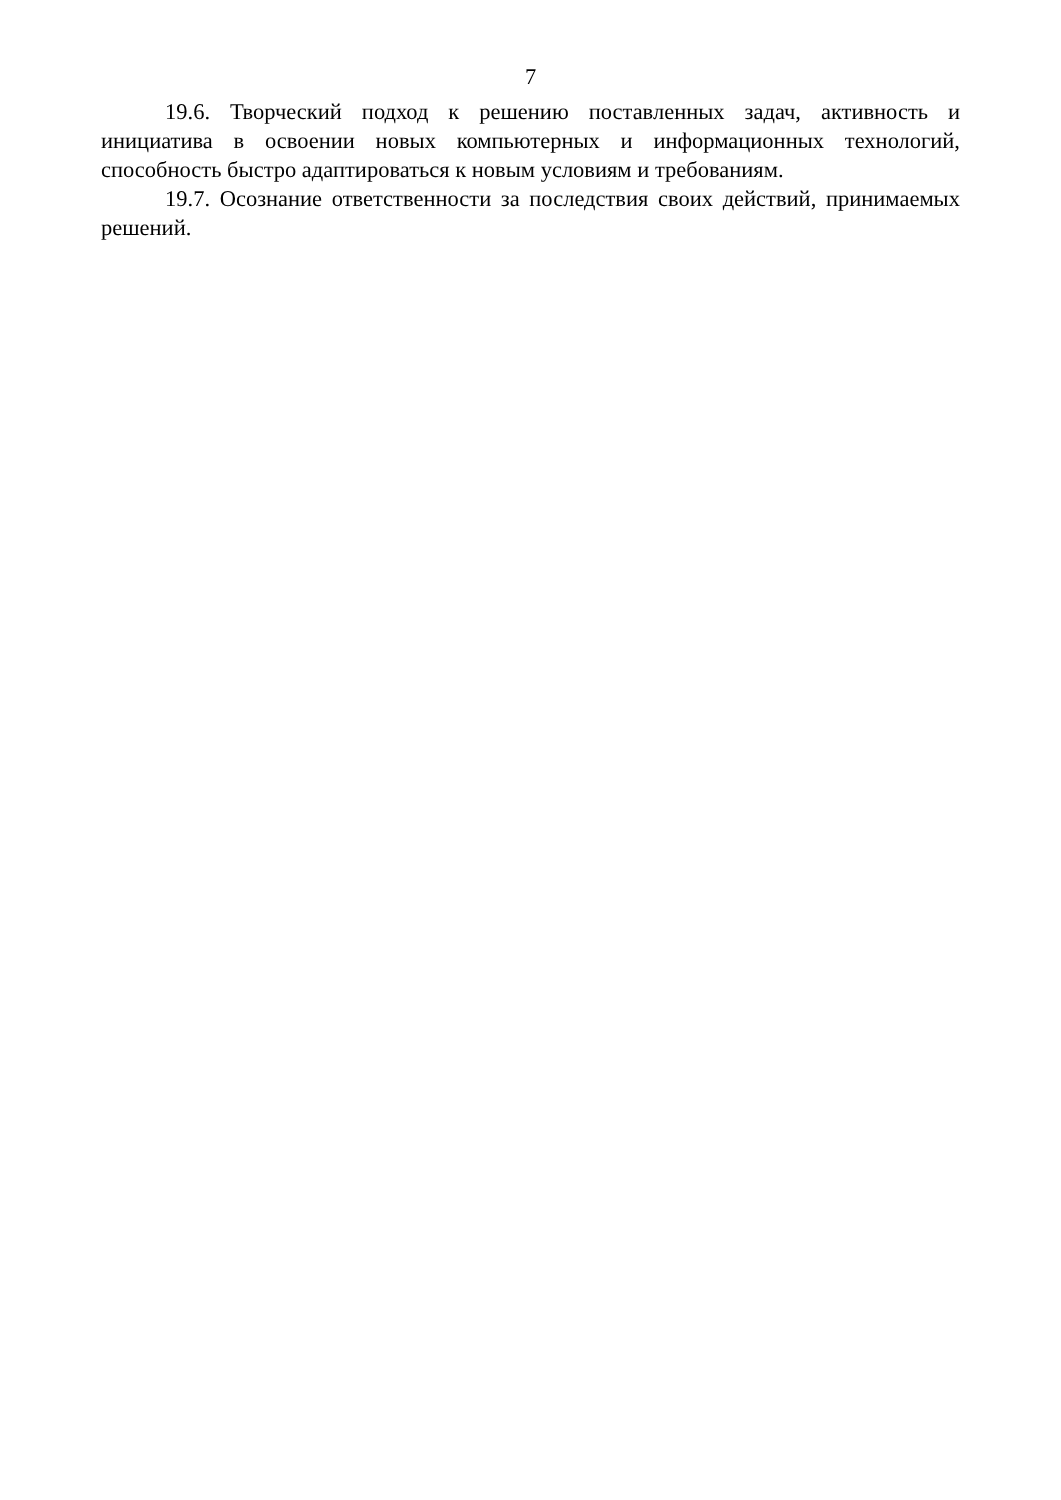7
19.6. Творческий подход к решению поставленных задач, активность и инициатива в освоении новых компьютерных и информационных технологий, способность быстро адаптироваться к новым условиям и требованиям.
19.7. Осознание ответственности за последствия своих действий, принимаемых решений.